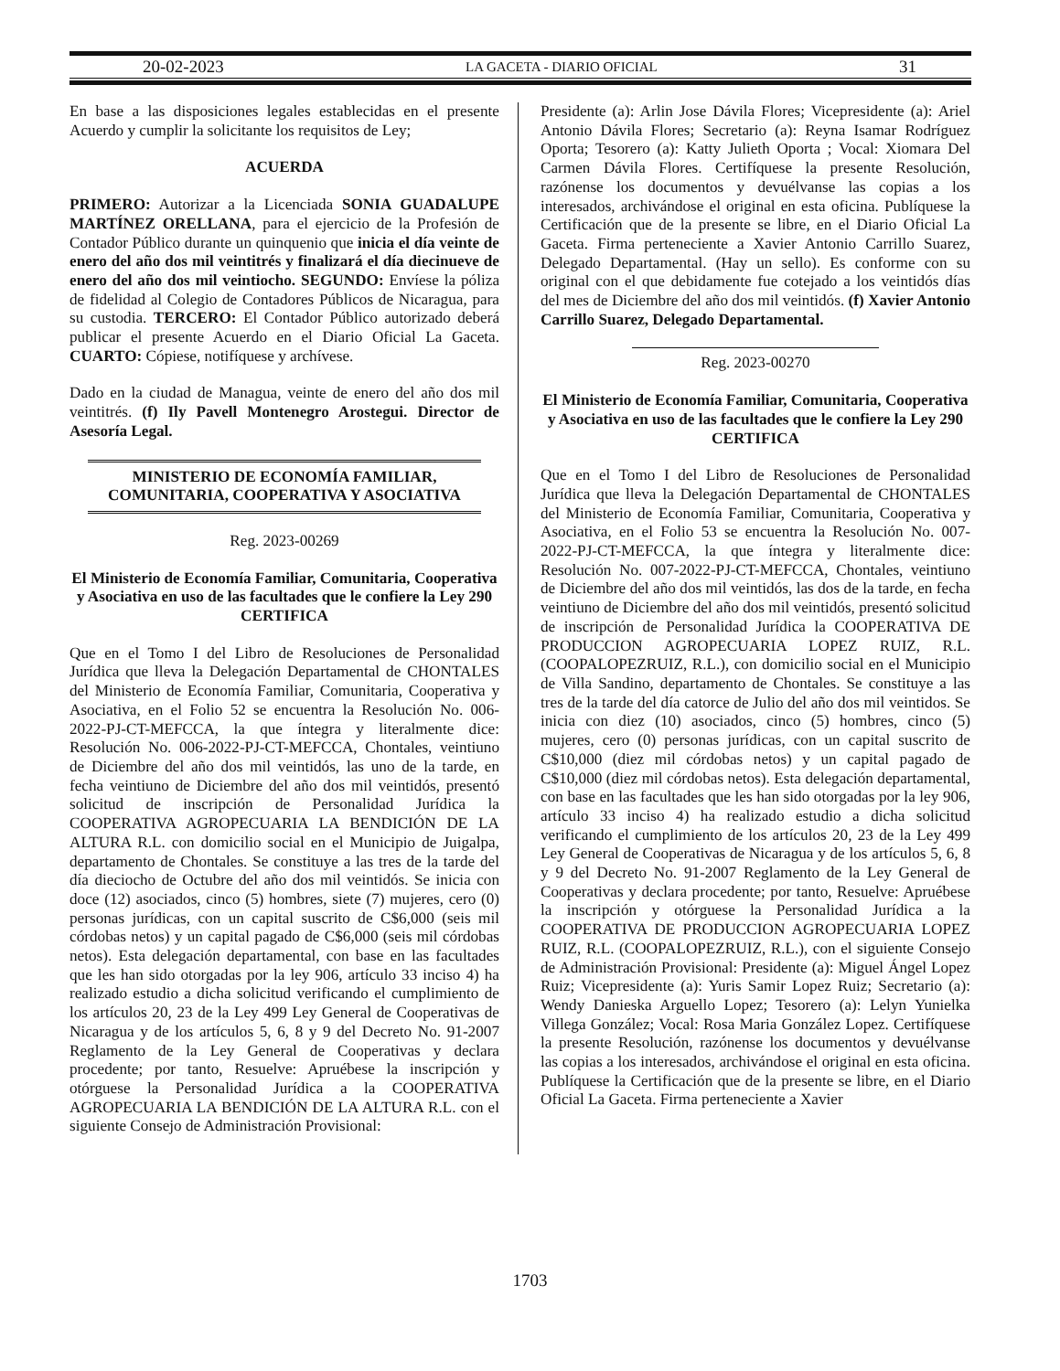20-02-2023 LA GACETA - DIARIO OFICIAL 31
En base a las disposiciones legales establecidas en el presente Acuerdo y cumplir la solicitante los requisitos de Ley;
ACUERDA
PRIMERO: Autorizar a la Licenciada SONIA GUADALUPE MARTÍNEZ ORELLANA, para el ejercicio de la Profesión de Contador Público durante un quinquenio que inicia el día veinte de enero del año dos mil veintitrés y finalizará el día diecinueve de enero del año dos mil veintiocho. SEGUNDO: Envíese la póliza de fidelidad al Colegio de Contadores Públicos de Nicaragua, para su custodia. TERCERO: El Contador Público autorizado deberá publicar el presente Acuerdo en el Diario Oficial La Gaceta. CUARTO: Cópiese, notifíquese y archívese.
Dado en la ciudad de Managua, veinte de enero del año dos mil veintitrés. (f) Ily Pavell Montenegro Arostegui. Director de Asesoría Legal.
MINISTERIO DE ECONOMÍA FAMILIAR,
COMUNITARIA, COOPERATIVA Y ASOCIATIVA
Reg. 2023-00269
El Ministerio de Economía Familiar, Comunitaria, Cooperativa y Asociativa en uso de las facultades que le confiere la Ley 290
CERTIFICA
Que en el Tomo I del Libro de Resoluciones de Personalidad Jurídica que lleva la Delegación Departamental de CHONTALES del Ministerio de Economía Familiar, Comunitaria, Cooperativa y Asociativa, en el Folio 52 se encuentra la Resolución No. 006-2022-PJ-CT-MEFCCA, la que íntegra y literalmente dice: Resolución No. 006-2022-PJ-CT-MEFCCA, Chontales, veintiuno de Diciembre del año dos mil veintidós, las uno de la tarde, en fecha veintiuno de Diciembre del año dos mil veintidós, presentó solicitud de inscripción de Personalidad Jurídica la COOPERATIVA AGROPECUARIA LA BENDICIÓN DE LA ALTURA R.L. con domicilio social en el Municipio de Juigalpa, departamento de Chontales. Se constituye a las tres de la tarde del día dieciocho de Octubre del año dos mil veintidós. Se inicia con doce (12) asociados, cinco (5) hombres, siete (7) mujeres, cero (0) personas jurídicas, con un capital suscrito de C$6,000 (seis mil córdobas netos) y un capital pagado de C$6,000 (seis mil córdobas netos). Esta delegación departamental, con base en las facultades que les han sido otorgadas por la ley 906, artículo 33 inciso 4) ha realizado estudio a dicha solicitud verificando el cumplimiento de los artículos 20, 23 de la Ley 499 Ley General de Cooperativas de Nicaragua y de los artículos 5, 6, 8 y 9 del Decreto No. 91-2007 Reglamento de la Ley General de Cooperativas y declara procedente; por tanto, Resuelve: Apruébese la inscripción y otórguese la Personalidad Jurídica a la COOPERATIVA AGROPECUARIA LA BENDICIÓN DE LA ALTURA R.L. con el siguiente Consejo de Administración Provisional:
Presidente (a): Arlin Jose Dávila Flores; Vicepresidente (a): Ariel Antonio Dávila Flores; Secretario (a): Reyna Isamar Rodríguez Oporta; Tesorero (a): Katty Julieth Oporta ; Vocal: Xiomara Del Carmen Dávila Flores. Certifíquese la presente Resolución, razónense los documentos y devuélvanse las copias a los interesados, archivándose el original en esta oficina. Publíquese la Certificación que de la presente se libre, en el Diario Oficial La Gaceta. Firma perteneciente a Xavier Antonio Carrillo Suarez, Delegado Departamental. (Hay un sello). Es conforme con su original con el que debidamente fue cotejado a los veintidós días del mes de Diciembre del año dos mil veintidós. (f) Xavier Antonio Carrillo Suarez, Delegado Departamental.
Reg. 2023-00270
El Ministerio de Economía Familiar, Comunitaria, Cooperativa y Asociativa en uso de las facultades que le confiere la Ley 290
CERTIFICA
Que en el Tomo I del Libro de Resoluciones de Personalidad Jurídica que lleva la Delegación Departamental de CHONTALES del Ministerio de Economía Familiar, Comunitaria, Cooperativa y Asociativa, en el Folio 53 se encuentra la Resolución No. 007-2022-PJ-CT-MEFCCA, la que íntegra y literalmente dice: Resolución No. 007-2022-PJ-CT-MEFCCA, Chontales, veintiuno de Diciembre del año dos mil veintidós, las dos de la tarde, en fecha veintiuno de Diciembre del año dos mil veintidós, presentó solicitud de inscripción de Personalidad Jurídica la COOPERATIVA DE PRODUCCION AGROPECUARIA LOPEZ RUIZ, R.L. (COOPALOPEZRUIZ, R.L.), con domicilio social en el Municipio de Villa Sandino, departamento de Chontales. Se constituye a las tres de la tarde del día catorce de Julio del año dos mil veintidos. Se inicia con diez (10) asociados, cinco (5) hombres, cinco (5) mujeres, cero (0) personas jurídicas, con un capital suscrito de C$10,000 (diez mil córdobas netos) y un capital pagado de C$10,000 (diez mil córdobas netos). Esta delegación departamental, con base en las facultades que les han sido otorgadas por la ley 906, artículo 33 inciso 4) ha realizado estudio a dicha solicitud verificando el cumplimiento de los artículos 20, 23 de la Ley 499 Ley General de Cooperativas de Nicaragua y de los artículos 5, 6, 8 y 9 del Decreto No. 91-2007 Reglamento de la Ley General de Cooperativas y declara procedente; por tanto, Resuelve: Apruébese la inscripción y otórguese la Personalidad Jurídica a la COOPERATIVA DE PRODUCCION AGROPECUARIA LOPEZ RUIZ, R.L. (COOPALOPEZRUIZ, R.L.), con el siguiente Consejo de Administración Provisional: Presidente (a): Miguel Ángel Lopez Ruiz; Vicepresidente (a): Yuris Samir Lopez Ruiz; Secretario (a): Wendy Danieska Arguello Lopez; Tesorero (a): Lelyn Yunielka Villega González; Vocal: Rosa Maria González Lopez. Certifíquese la presente Resolución, razónense los documentos y devuélvanse las copias a los interesados, archivándose el original en esta oficina. Publíquese la Certificación que de la presente se libre, en el Diario Oficial La Gaceta. Firma perteneciente a Xavier
1703